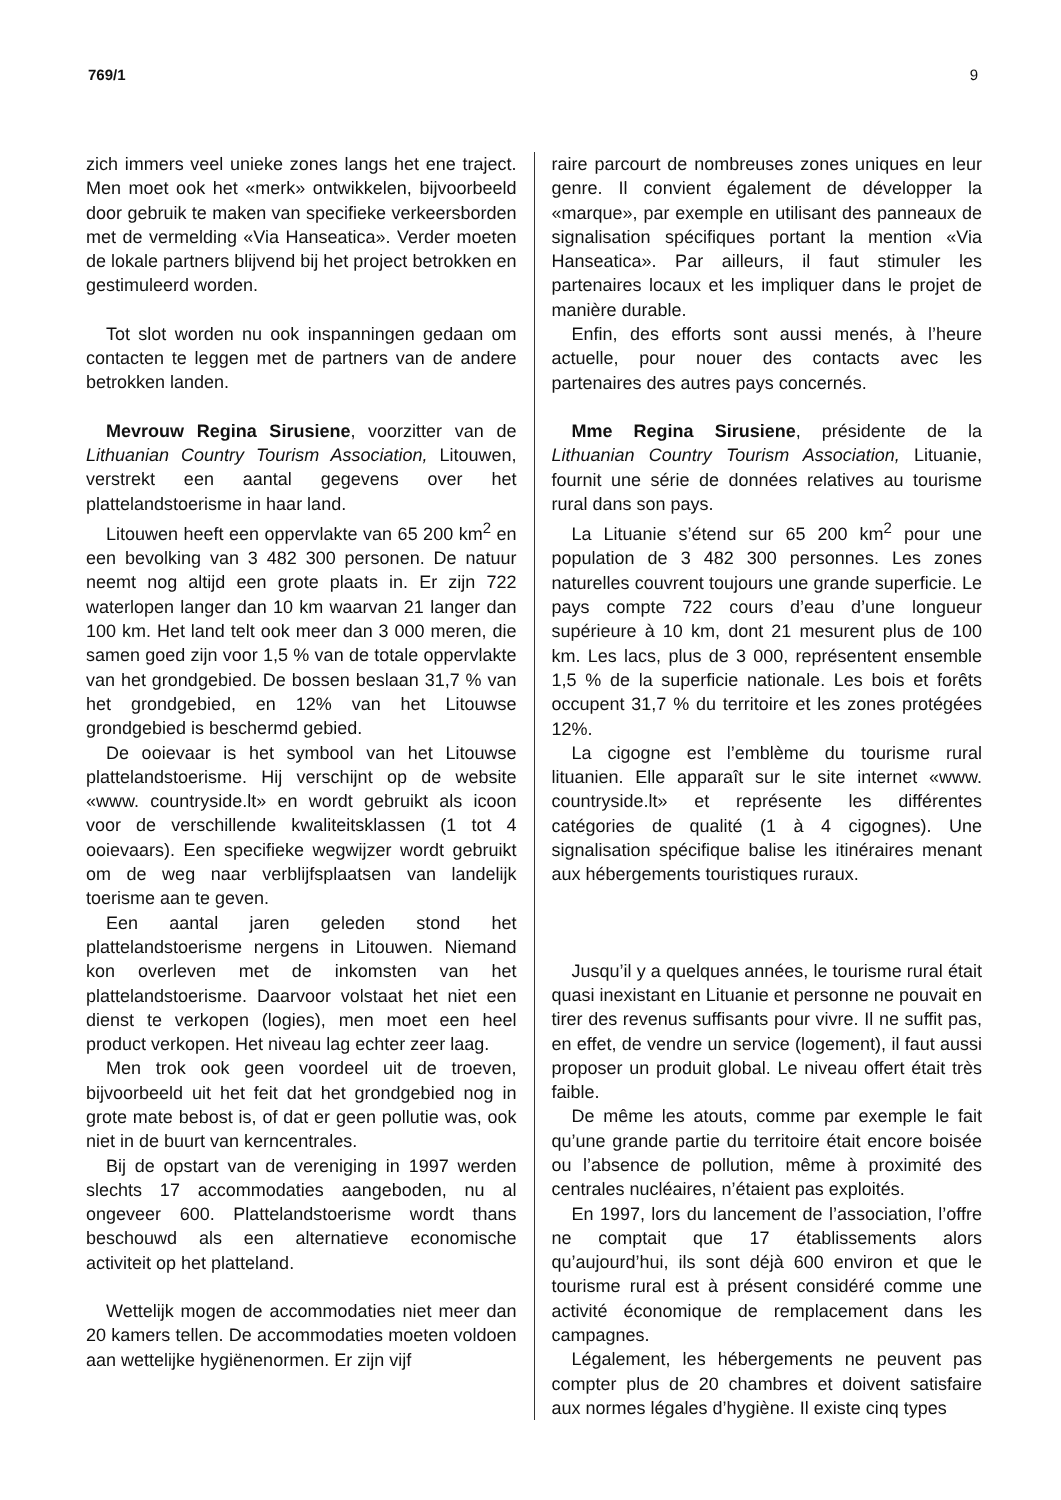769/1 9
zich immers veel unieke zones langs het ene traject. Men moet ook het «merk» ontwikkelen, bijvoorbeeld door gebruik te maken van specifieke verkeersborden met de vermelding «Via Hanseatica». Verder moeten de lokale partners blijvend bij het project betrokken en gestimuleerd worden.
Tot slot worden nu ook inspanningen gedaan om contacten te leggen met de partners van de andere betrokken landen.
Mevrouw Regina Sirusiene, voorzitter van de Lithuanian Country Tourism Association, Litouwen, verstrekt een aantal gegevens over het plattelandstoerisme in haar land.
Litouwen heeft een oppervlakte van 65 200 km<sup>2</sup> en een bevolking van 3 482 300 personen. De natuur neemt nog altijd een grote plaats in. Er zijn 722 waterlopen langer dan 10 km waarvan 21 langer dan 100 km. Het land telt ook meer dan 3 000 meren, die samen goed zijn voor 1,5 % van de totale oppervlakte van het grondgebied. De bossen beslaan 31,7 % van het grondgebied, en 12% van het Litouwse grondgebied is beschermd gebied.
De ooievaar is het symbool van het Litouwse plattelandstoerisme. Hij verschijnt op de website «www. countryside.lt» en wordt gebruikt als icoon voor de verschillende kwaliteitsklassen (1 tot 4 ooievaars). Een specifieke wegwijzer wordt gebruikt om de weg naar verblijfsplaatsen van landelijk toerisme aan te geven.
Een aantal jaren geleden stond het plattelandstoerisme nergens in Litouwen. Niemand kon overleven met de inkomsten van het plattelandstoerisme. Daarvoor volstaat het niet een dienst te verkopen (logies), men moet een heel product verkopen. Het niveau lag echter zeer laag.
Men trok ook geen voordeel uit de troeven, bijvoorbeeld uit het feit dat het grondgebied nog in grote mate bebost is, of dat er geen pollutie was, ook niet in de buurt van kerncentrales.
Bij de opstart van de vereniging in 1997 werden slechts 17 accommodaties aangeboden, nu al ongeveer 600. Plattelandstoerisme wordt thans beschouwd als een alternatieve economische activiteit op het platteland.
Wettelijk mogen de accommodaties niet meer dan 20 kamers tellen. De accommodaties moeten voldoen aan wettelijke hygiënenormen. Er zijn vijf
raire parcourt de nombreuses zones uniques en leur genre. Il convient également de développer la «marque», par exemple en utilisant des panneaux de signalisation spécifiques portant la mention «Via Hanseatica». Par ailleurs, il faut stimuler les partenaires locaux et les impliquer dans le projet de manière durable.
Enfin, des efforts sont aussi menés, à l’heure actuelle, pour nouer des contacts avec les partenaires des autres pays concernés.
Mme Regina Sirusiene, présidente de la Lithuanian Country Tourism Association, Lituanie, fournit une série de données relatives au tourisme rural dans son pays.
La Lituanie s’étend sur 65 200 km<sup>2</sup> pour une population de 3 482 300 personnes. Les zones naturelles couvrent toujours une grande superficie. Le pays compte 722 cours d’eau d’une longueur supérieure à 10 km, dont 21 mesurent plus de 100 km. Les lacs, plus de 3 000, représentent ensemble 1,5 % de la superficie nationale. Les bois et forêts occupent 31,7 % du territoire et les zones protégées 12%.
La cigogne est l’emblème du tourisme rural lituanien. Elle apparaît sur le site internet «www. countryside.lt» et représente les différentes catégories de qualité (1 à 4 cigognes). Une signalisation spécifique balise les itinéraires menant aux hébergements touristiques ruraux.
Jusqu’il y a quelques années, le tourisme rural était quasi inexistant en Lituanie et personne ne pouvait en tirer des revenus suffisants pour vivre. Il ne suffit pas, en effet, de vendre un service (logement), il faut aussi proposer un produit global. Le niveau offert était très faible.
De même les atouts, comme par exemple le fait qu’une grande partie du territoire était encore boisée ou l’absence de pollution, même à proximité des centrales nucléaires, n’étaient pas exploités.
En 1997, lors du lancement de l’association, l’offre ne comptait que 17 établissements alors qu’aujourd’hui, ils sont déjà 600 environ et que le tourisme rural est à présent considéré comme une activité économique de remplacement dans les campagnes.
Légalement, les hébergements ne peuvent pas compter plus de 20 chambres et doivent satisfaire aux normes légales d’hygiène. Il existe cinq types